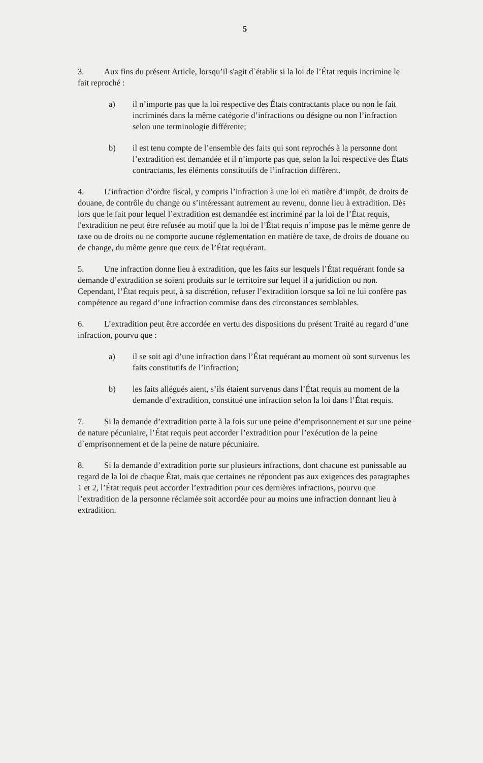5
3. Aux fins du présent Article, lorsqu’il s'agit d`établir si la loi de l’État requis incrimine le fait reproché :
a) il n’importe pas que la loi respective des États contractants place ou non le fait incriminés dans la même catégorie d’infractions ou désigne ou non l’infraction selon une terminologie différente;
b) il est tenu compte de l’ensemble des faits qui sont reprochés à la personne dont l’extradition est demandée et il n’importe pas que, selon la loi respective des États contractants, les éléments constitutifs de l’infraction diffèrent.
4. L’infraction d’ordre fiscal, y compris l’infraction à une loi en matière d’impôt, de droits de douane, de contrôle du change ou s’intéressant autrement au revenu, donne lieu à extradition. Dès lors que le fait pour lequel l’extradition est demandée est incriminé par la loi de l’État requis, l'extradition ne peut être refusée au motif que la loi de l’État requis n’impose pas le même genre de taxe ou de droits ou ne comporte aucune réglementation en matière de taxe, de droits de douane ou de change, du même genre que ceux de l’État requérant.
5. Une infraction donne lieu à extradition, que les faits sur lesquels l’État requérant fonde sa demande d’extradition se soient produits sur le territoire sur lequel il a juridiction ou non. Cependant, l’État requis peut, à sa discrétion, refuser l’extradition lorsque sa loi ne lui confère pas compétence au regard d’une infraction commise dans des circonstances semblables.
6. L’extradition peut être accordée en vertu des dispositions du présent Traité au regard d’une infraction, pourvu que :
a) il se soit agi d’une infraction dans l’État requérant au moment où sont survenus les faits constitutifs de l’infraction;
b) les faits allégués aient, s’ils étaient survenus dans l’État requis au moment de la demande d’extradition, constitué une infraction selon la loi dans l’État requis.
7. Si la demande d’extradition porte à la fois sur une peine d’emprisonnement et sur une peine de nature pécuniaire, l’État requis peut accorder l’extradition pour l’exécution de la peine d`emprisonnement et de la peine de nature pécuniaire.
8. Si la demande d’extradition porte sur plusieurs infractions, dont chacune est punissable au regard de la loi de chaque État, mais que certaines ne répondent pas aux exigences des paragraphes 1 et 2, l’État requis peut accorder l’extradition pour ces dernières infractions, pourvu que l’extradition de la personne réclamée soit accordée pour au moins une infraction donnant lieu à extradition.